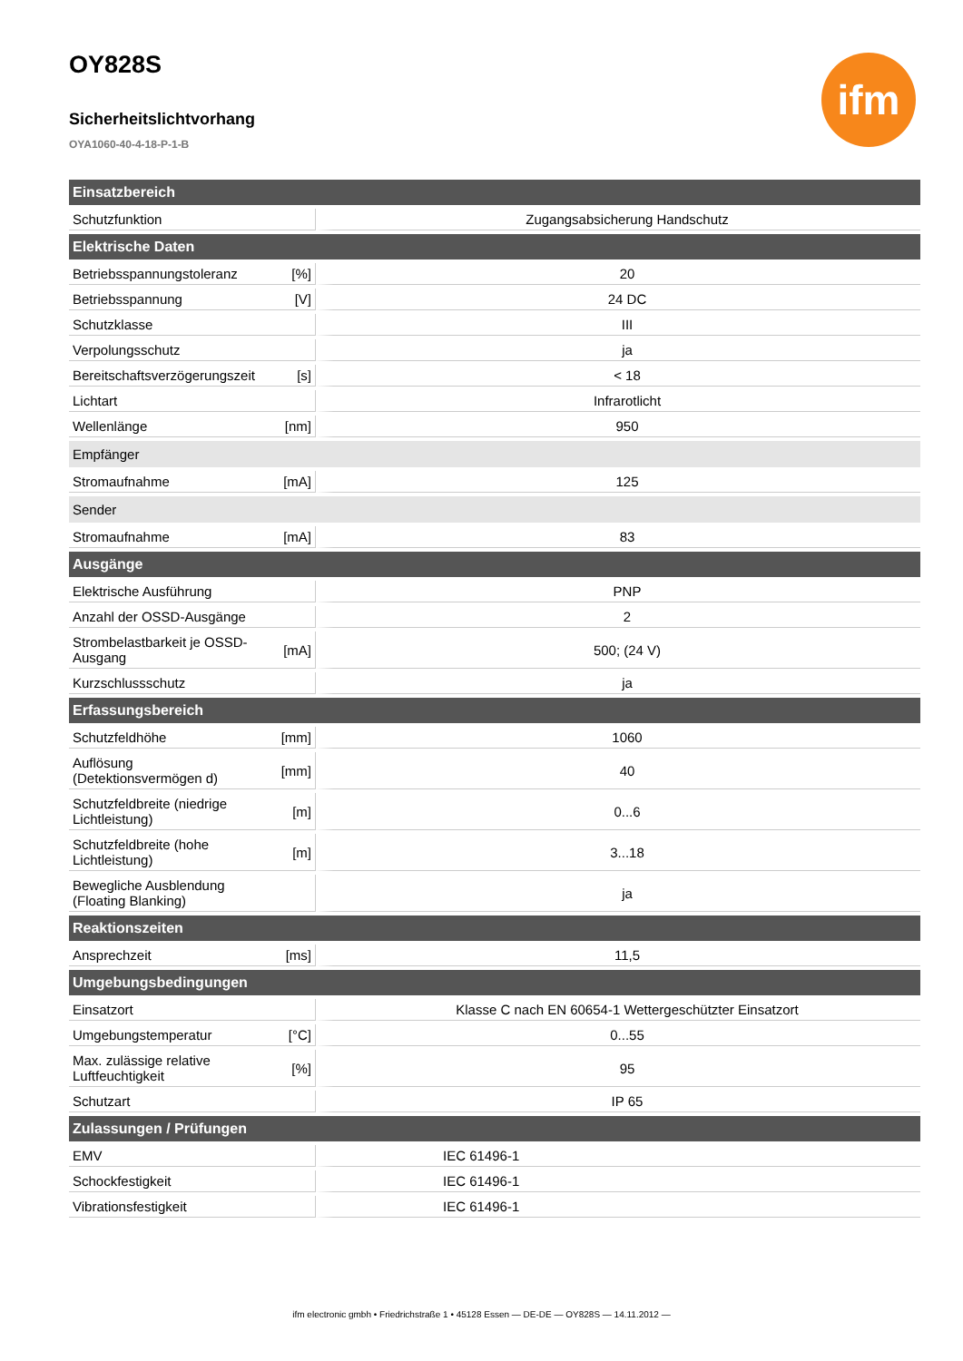ifm
OY828S
Sicherheitslichtvorhang
OYA1060-40-4-18-P-1-B
| Einsatzbereich | | |
| --- | --- | --- |
| Schutzfunktion | | Zugangsabsicherung Handschutz |
| Elektrische Daten | | |
| Betriebsspannungstoleranz | [%] | 20 |
| Betriebsspannung | [V] | 24 DC |
| Schutzklasse | | III |
| Verpolungsschutz | | ja |
| Bereitschaftsverzögerungszeit | [s] | < 18 |
| Lichtart | | Infrarotlicht |
| Wellenlänge | [nm] | 950 |
| Empfänger | | |
| Stromaufnahme | [mA] | 125 |
| Sender | | |
| Stromaufnahme | [mA] | 83 |
| Ausgänge | | |
| Elektrische Ausführung | | PNP |
| Anzahl der OSSD-Ausgänge | | 2 |
| Strombelastbarkeit je OSSD-Ausgang | [mA] | 500; (24 V) |
| Kurzschlussschutz | | ja |
| Erfassungsbereich | | |
| Schutzfeldhöhe | [mm] | 1060 |
| Auflösung (Detektionsvermögen d) | [mm] | 40 |
| Schutzfeldbreite (niedrige Lichtleistung) | [m] | 0...6 |
| Schutzfeldbreite (hohe Lichtleistung) | [m] | 3...18 |
| Bewegliche Ausblendung (Floating Blanking) | | ja |
| Reaktionszeiten | | |
| Ansprechzeit | [ms] | 11,5 |
| Umgebungsbedingungen | | |
| Einsatzort | | Klasse C nach EN 60654-1 Wettergeschützter Einsatzort |
| Umgebungstemperatur | [°C] | 0...55 |
| Max. zulässige relative Luftfeuchtigkeit | [%] | 95 |
| Schutzart | | IP 65 |
| Zulassungen / Prüfungen | | |
| EMV | | IEC 61496-1 |
| Schockfestigkeit | | IEC 61496-1 |
| Vibrationsfestigkeit | | IEC 61496-1 |
ifm electronic gmbh • Friedrichstraße 1 • 45128 Essen — DE-DE — OY828S — 14.11.2012 —